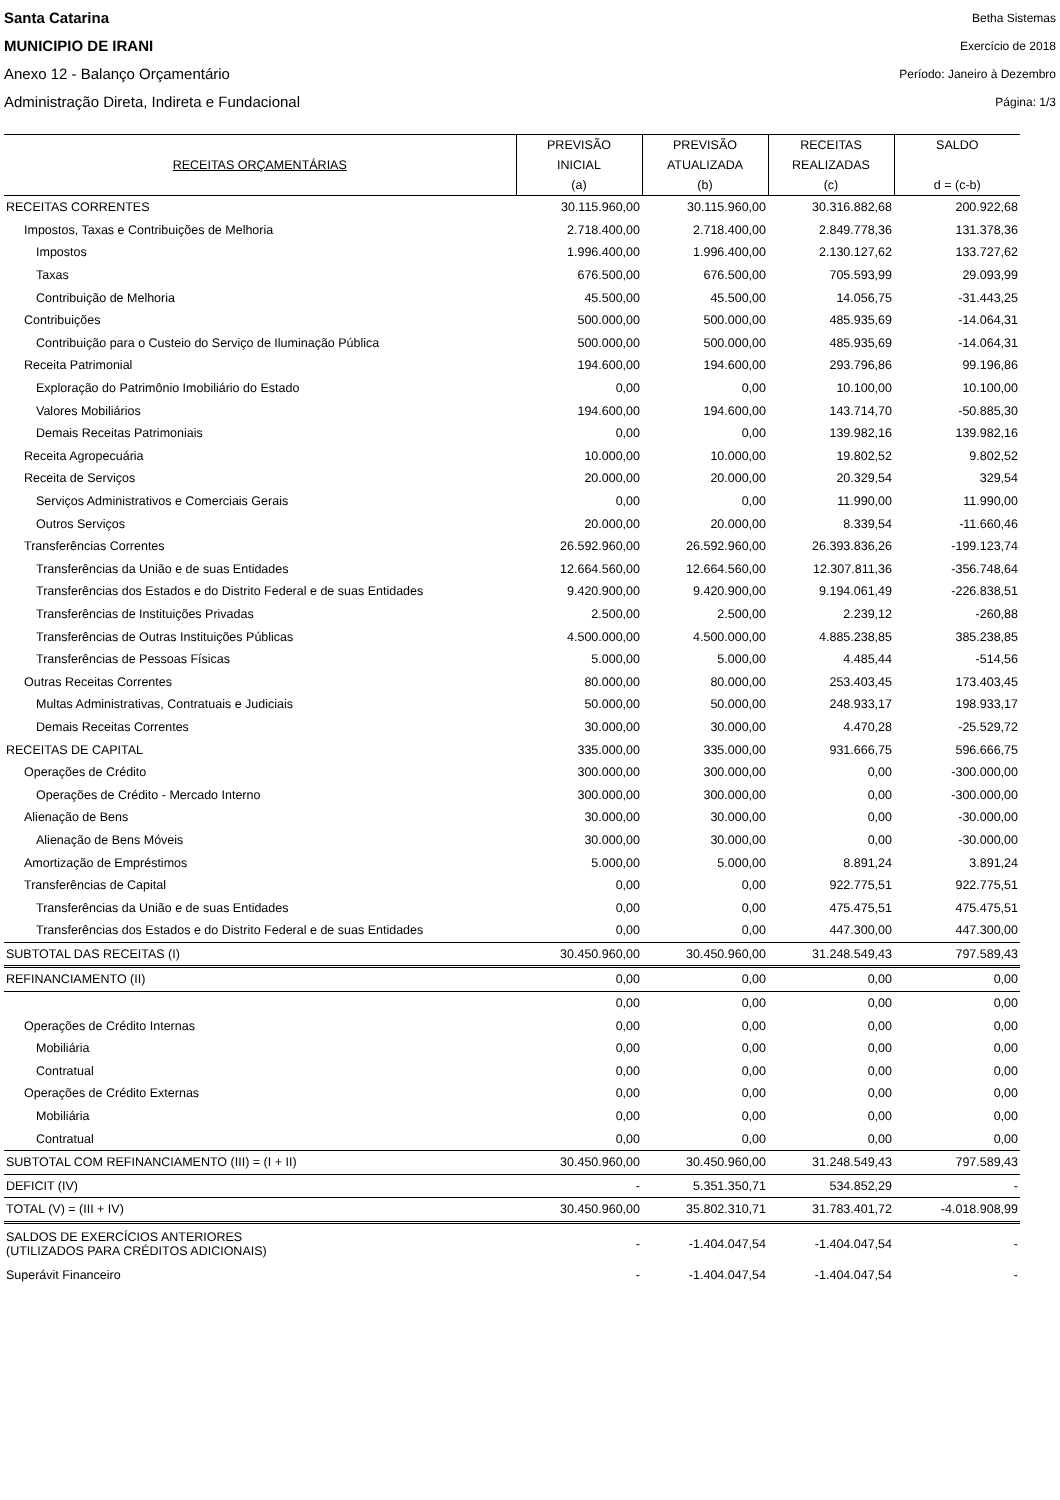Santa Catarina
MUNICIPIO DE IRANI
Anexo 12 - Balanço Orçamentário
Administração Direta, Indireta e Fundacional
Betha Sistemas
Exercício de 2018
Período: Janeiro à Dezembro
Página: 1/3
| RECEITAS ORÇAMENTÁRIAS | PREVISÃO INICIAL (a) | PREVISÃO ATUALIZADA (b) | RECEITAS REALIZADAS (c) | SALDO d = (c-b) |
| --- | --- | --- | --- | --- |
| RECEITAS CORRENTES | 30.115.960,00 | 30.115.960,00 | 30.316.882,68 | 200.922,68 |
| Impostos, Taxas e Contribuições de Melhoria | 2.718.400,00 | 2.718.400,00 | 2.849.778,36 | 131.378,36 |
| Impostos | 1.996.400,00 | 1.996.400,00 | 2.130.127,62 | 133.727,62 |
| Taxas | 676.500,00 | 676.500,00 | 705.593,99 | 29.093,99 |
| Contribuição de Melhoria | 45.500,00 | 45.500,00 | 14.056,75 | -31.443,25 |
| Contribuições | 500.000,00 | 500.000,00 | 485.935,69 | -14.064,31 |
| Contribuição para o Custeio do Serviço de Iluminação Pública | 500.000,00 | 500.000,00 | 485.935,69 | -14.064,31 |
| Receita Patrimonial | 194.600,00 | 194.600,00 | 293.796,86 | 99.196,86 |
| Exploração do Patrimônio Imobiliário do Estado | 0,00 | 0,00 | 10.100,00 | 10.100,00 |
| Valores Mobiliários | 194.600,00 | 194.600,00 | 143.714,70 | -50.885,30 |
| Demais Receitas Patrimoniais | 0,00 | 0,00 | 139.982,16 | 139.982,16 |
| Receita Agropecuária | 10.000,00 | 10.000,00 | 19.802,52 | 9.802,52 |
| Receita de Serviços | 20.000,00 | 20.000,00 | 20.329,54 | 329,54 |
| Serviços Administrativos e Comerciais Gerais | 0,00 | 0,00 | 11.990,00 | 11.990,00 |
| Outros Serviços | 20.000,00 | 20.000,00 | 8.339,54 | -11.660,46 |
| Transferências Correntes | 26.592.960,00 | 26.592.960,00 | 26.393.836,26 | -199.123,74 |
| Transferências da União e de suas Entidades | 12.664.560,00 | 12.664.560,00 | 12.307.811,36 | -356.748,64 |
| Transferências dos Estados e do Distrito Federal e de suas Entidades | 9.420.900,00 | 9.420.900,00 | 9.194.061,49 | -226.838,51 |
| Transferências de Instituições Privadas | 2.500,00 | 2.500,00 | 2.239,12 | -260,88 |
| Transferências de Outras Instituições Públicas | 4.500.000,00 | 4.500.000,00 | 4.885.238,85 | 385.238,85 |
| Transferências de Pessoas Físicas | 5.000,00 | 5.000,00 | 4.485,44 | -514,56 |
| Outras Receitas Correntes | 80.000,00 | 80.000,00 | 253.403,45 | 173.403,45 |
| Multas Administrativas, Contratuais e Judiciais | 50.000,00 | 50.000,00 | 248.933,17 | 198.933,17 |
| Demais Receitas Correntes | 30.000,00 | 30.000,00 | 4.470,28 | -25.529,72 |
| RECEITAS DE CAPITAL | 335.000,00 | 335.000,00 | 931.666,75 | 596.666,75 |
| Operações de Crédito | 300.000,00 | 300.000,00 | 0,00 | -300.000,00 |
| Operações de Crédito - Mercado Interno | 300.000,00 | 300.000,00 | 0,00 | -300.000,00 |
| Alienação de Bens | 30.000,00 | 30.000,00 | 0,00 | -30.000,00 |
| Alienação de Bens Móveis | 30.000,00 | 30.000,00 | 0,00 | -30.000,00 |
| Amortização de Empréstimos | 5.000,00 | 5.000,00 | 8.891,24 | 3.891,24 |
| Transferências de Capital | 0,00 | 0,00 | 922.775,51 | 922.775,51 |
| Transferências da União e de suas Entidades | 0,00 | 0,00 | 475.475,51 | 475.475,51 |
| Transferências dos Estados e do Distrito Federal e de suas Entidades | 0,00 | 0,00 | 447.300,00 | 447.300,00 |
| SUBTOTAL DAS RECEITAS (I) | 30.450.960,00 | 30.450.960,00 | 31.248.549,43 | 797.589,43 |
| REFINANCIAMENTO (II) | 0,00 | 0,00 | 0,00 | 0,00 |
| | 0,00 | 0,00 | 0,00 | 0,00 |
| Operações de Crédito Internas | 0,00 | 0,00 | 0,00 | 0,00 |
| Mobiliária | 0,00 | 0,00 | 0,00 | 0,00 |
| Contratual | 0,00 | 0,00 | 0,00 | 0,00 |
| Operações de Crédito Externas | 0,00 | 0,00 | 0,00 | 0,00 |
| Mobiliária | 0,00 | 0,00 | 0,00 | 0,00 |
| Contratual | 0,00 | 0,00 | 0,00 | 0,00 |
| SUBTOTAL COM REFINANCIAMENTO (III) = (I + II) | 30.450.960,00 | 30.450.960,00 | 31.248.549,43 | 797.589,43 |
| DEFICIT (IV) | - | 5.351.350,71 | 534.852,29 | - |
| TOTAL (V) = (III + IV) | 30.450.960,00 | 35.802.310,71 | 31.783.401,72 | -4.018.908,99 |
| SALDOS DE EXERCÍCIOS ANTERIORES (UTILIZADOS PARA CRÉDITOS ADICIONAIS) | - | -1.404.047,54 | -1.404.047,54 | - |
| Superávit Financeiro | - | -1.404.047,54 | -1.404.047,54 | - |